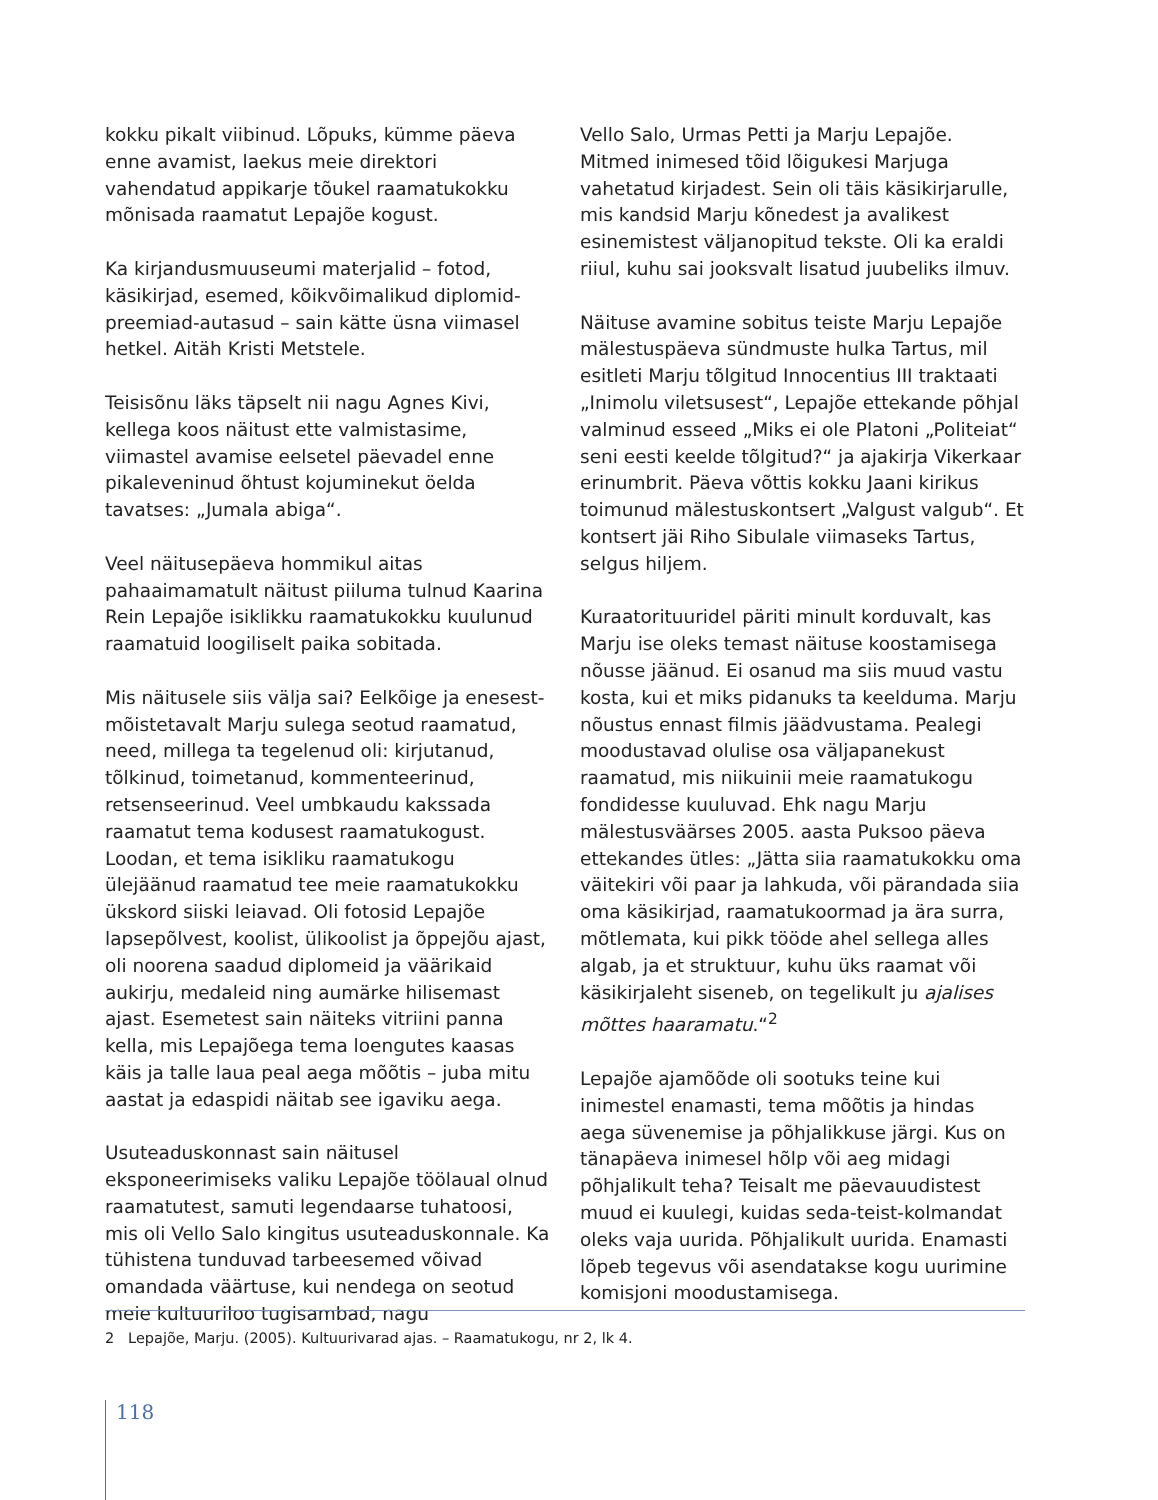kokku pikalt viibinud. Lõpuks, kümme päeva enne avamist, laekus meie direktori vahendatud appi­karje tõukel raamatukokku mõnisada raamatut Lepajõe kogust.
Ka kirjandusmuuseumi materjalid – fotod, käsikirjad, esemed, kõikvõimalikud diplomid-preemiad-autasud – sain kätte üsna viimasel hetkel. Aitäh Kristi Metstele.
Teisisõnu läks täpselt nii nagu Agnes Kivi, kellega koos näitust ette valmistasime, viimastel avamise eelsetel päevadel enne pikaleveninud õhtust kojuminekut öelda tavatses: „Jumala abiga“.
Veel näitusepäeva hommikul aitas pahaaimama­tult näitust piiluma tulnud Kaarina Rein Lepajõe isiklikku raamatukokku kuulunud raamatuid loogiliselt paika sobitada.
Mis näitusele siis välja sai? Eelkõige ja enesest­mõistetavalt Marju sulega seotud raamatud, need, millega ta tegelenud oli: kirjutanud, tõlkinud, toimetanud, kommenteerinud, retsenseerinud. Veel umbkaudu kakssada raamatut tema kodusest raamatukogust. Loodan, et tema isikliku raamatu­kogu ülejäänud raamatud tee meie raamatu­kokku ükskord siiski leiavad. Oli fotosid Lepajõe lapsepõlvest, koolist, ülikoolist ja õppejõu ajast, oli noorena saadud diplomeid ja väärikaid aukirju, medaleid ning aumärke hilisemast ajast. Esemetest sain näiteks vitriini panna kella, mis Lepajõega tema loengutes kaasas käis ja talle laua peal aega mõõtis – juba mitu aastat ja edaspidi näitab see igaviku aega.
Usuteaduskonnast sain näitusel eksponeerimiseks valiku Lepajõe töölaual olnud raamatutest, samuti legendaarse tuhatoosi, mis oli Vello Salo kingitus usuteaduskonnale. Ka tühistena tunduvad tarbe­esemed võivad omandada väärtuse, kui nendega on seotud meie kultuuriloo tugisambad, nagu
Vello Salo, Urmas Petti ja Marju Lepajõe. Mitmed inimesed tõid lõigukesi Marjuga vahetatud kirjadest. Sein oli täis käsikirjarulle, mis kandsid Marju kõnedest ja avalikest esinemistest välja­nopitud tekste. Oli ka eraldi riiul, kuhu sai jooksvalt lisatud juubeliks ilmuv.
Näituse avamine sobitus teiste Marju Lepajõe mälestuspäeva sündmuste hulka Tartus, mil esitleti Marju tõlgitud Innocentius III traktaati „Inimolu viletsusest“, Lepajõe ettekande põhjal valminud esseed „Miks ei ole Platoni „Politeiat“ seni eesti keelde tõlgitud?“ ja ajakirja Vikerkaar erinumbrit. Päeva võttis kokku Jaani kirikus toimunud mälestus­kontsert „Valgust valgub“. Et kontsert jäi Riho Sibulale viimaseks Tartus, selgus hiljem.
Kuraatorituuridel päriti minult korduvalt, kas Marju ise oleks temast näituse koostamisega nõusse jäänud. Ei osanud ma siis muud vastu kosta, kui et miks pidanuks ta keelduma. Marju nõustus ennast filmis jäädvustama. Pealegi moodustavad olulise osa väljapanekust raamatud, mis niikuinii meie raamatukogu fondidesse kuuluvad. Ehk nagu Marju mälestusväärses 2005. aasta Puksoo päeva ettekandes ütles: „Jätta siia raamatukokku oma väitekiri või paar ja lahkuda, või pärandada siia oma käsikirjad, raamatukoormad ja ära surra, mõtlemata, kui pikk tööde ahel sellega alles algab, ja et struktuur, kuhu üks raamat või käsikirjaleht siseneb, on tegelikult ju ajalises mõttes haaramatu.“<sup>2</sup>
Lepajõe ajamõõde oli sootuks teine kui inimestel enamasti, tema mõõtis ja hindas aega süvenemise ja põhjalikkuse järgi. Kus on tänapäeva inimesel hõlp või aeg midagi põhjalikult teha? Teisalt me päevauudistest muud ei kuulegi, kuidas seda-teist-kolmandat oleks vaja uurida. Põhjalikult uurida. Enamasti lõpeb tegevus või asendatakse kogu uurimine komisjoni moodustamisega.
2 Lepajõe, Marju. (2005). Kultuurivarad ajas. – Raamatukogu, nr 2, lk 4.
118